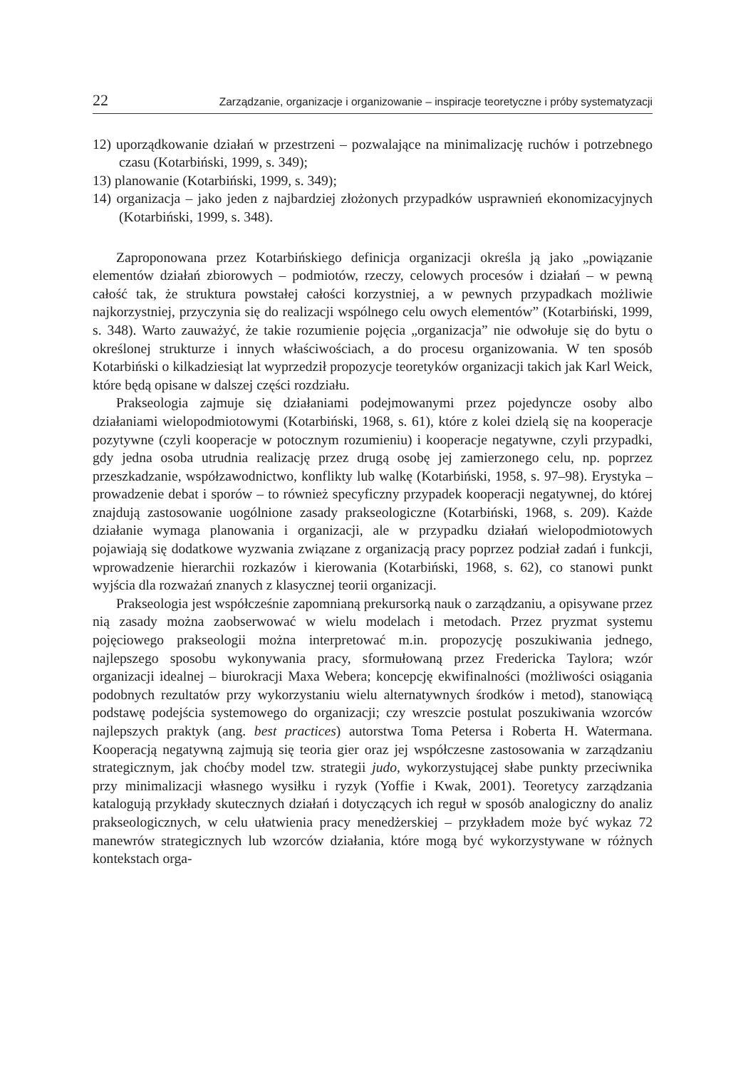22 Zarządzanie, organizacje i organizowanie – inspiracje teoretyczne i próby systematyzacji
12) uporządkowanie działań w przestrzeni – pozwalające na minimalizację ruchów i potrzebnego czasu (Kotarbiński, 1999, s. 349);
13) planowanie (Kotarbiński, 1999, s. 349);
14) organizacja – jako jeden z najbardziej złożonych przypadków usprawnień ekonomizacyjnych (Kotarbiński, 1999, s. 348).
Zaproponowana przez Kotarbińskiego definicja organizacji określa ją jako „powiązanie elementów działań zbiorowych – podmiotów, rzeczy, celowych procesów i działań – w pewną całość tak, że struktura powstałej całości korzystniej, a w pewnych przypadkach możliwie najkorzystniej, przyczynia się do realizacji wspólnego celu owych elementów” (Kotarbiński, 1999, s. 348). Warto zauważyć, że takie rozumienie pojęcia „organizacja” nie odwołuje się do bytu o określonej strukturze i innych właściwościach, a do procesu organizowania. W ten sposób Kotarbiński o kilkadziesiąt lat wyprzedził propozycje teoretyków organizacji takich jak Karl Weick, które będą opisane w dalszej części rozdziału.
Prakseologia zajmuje się działaniami podejmowanymi przez pojedyncze osoby albo działaniami wielopodmiotowymi (Kotarbiński, 1968, s. 61), które z kolei dzielą się na kooperacje pozytywne (czyli kooperacje w potocznym rozumieniu) i kooperacje negatywne, czyli przypadki, gdy jedna osoba utrudnia realizację przez drugą osobę jej zamierzonego celu, np. poprzez przeszkadzanie, współzawodnictwo, konflikty lub walkę (Kotarbiński, 1958, s. 97–98). Erystyka – prowadzenie debat i sporów – to również specyficzny przypadek kooperacji negatywnej, do której znajdują zastosowanie uogólnione zasady prakseologiczne (Kotarbiński, 1968, s. 209). Każde działanie wymaga planowania i organizacji, ale w przypadku działań wielopodmiotowych pojawiają się dodatkowe wyzwania związane z organizacją pracy poprzez podział zadań i funkcji, wprowadzenie hierarchii rozkazów i kierowania (Kotarbiński, 1968, s. 62), co stanowi punkt wyjścia dla rozważań znanych z klasycznej teorii organizacji.
Prakseologia jest współcześnie zapomnianą prekursorką nauk o zarządzaniu, a opisywane przez nią zasady można zaobserwować w wielu modelach i metodach. Przez pryzmat systemu pojęciowego prakseologii można interpretować m.in. propozycję poszukiwania jednego, najlepszego sposobu wykonywania pracy, sformułowaną przez Fredericka Taylora; wzór organizacji idealnej – biurokracji Maxa Webera; koncepcję ekwifinalności (możliwości osiągania podobnych rezultatów przy wykorzystaniu wielu alternatywnych środków i metod), stanowiącą podstawę podejścia systemowego do organizacji; czy wreszcie postulat poszukiwania wzorców najlepszych praktyk (ang. best practices) autorstwa Toma Petersa i Roberta H. Watermana. Kooperacją negatywną zajmują się teoria gier oraz jej współczesne zastosowania w zarządzaniu strategicznym, jak choćby model tzw. strategii judo, wykorzystującej słabe punkty przeciwnika przy minimalizacji własnego wysiłku i ryzyk (Yoffie i Kwak, 2001). Teoretycy zarządzania katalogują przykłady skutecznych działań i dotyczących ich reguł w sposób analogiczny do analiz prakseologicznych, w celu ułatwienia pracy menedżerskiej – przykładem może być wykaz 72 manewrów strategicznych lub wzorców działania, które mogą być wykorzystywane w różnych kontekstach orga-